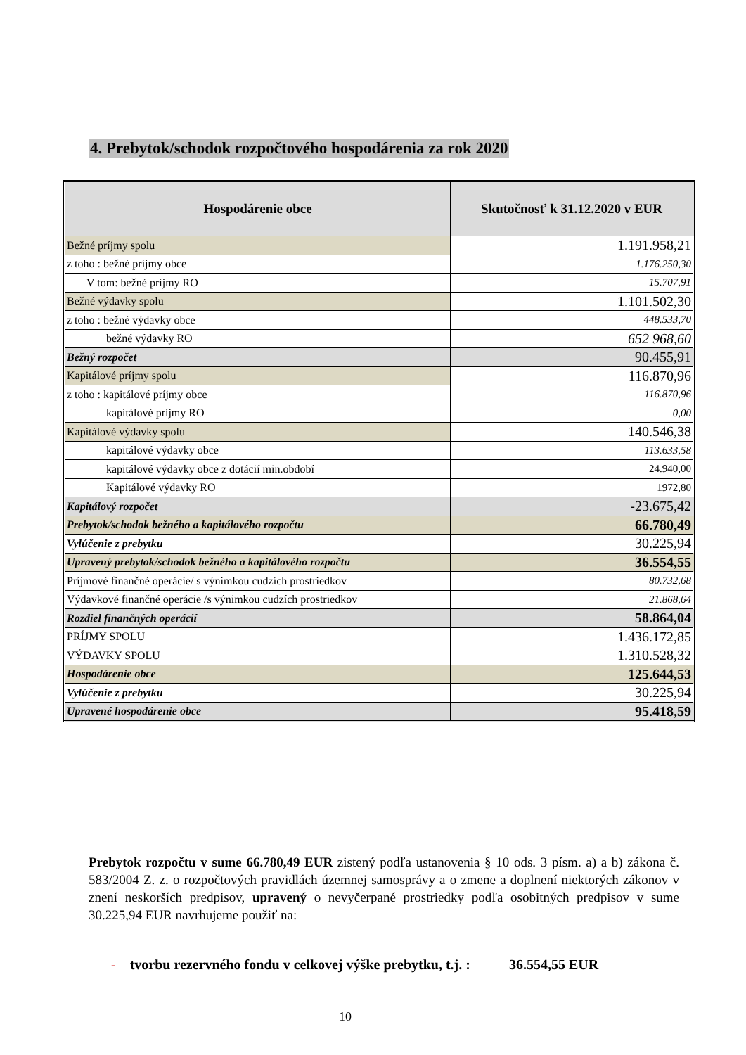4. Prebytok/schodok rozpočtového hospodárenia za rok 2020
| Hospodárenie obce | Skutočnosť k 31.12.2020 v EUR |
| --- | --- |
| Bežné príjmy spolu | 1.191.958,21 |
| z toho : bežné príjmy obce | 1.176.250,30 |
| V tom: bežné príjmy RO | 15.707,91 |
| Bežné výdavky spolu | 1.101.502,30 |
| z toho : bežné výdavky obce | 448.533,70 |
| bežné výdavky RO | 652 968,60 |
| Bežný rozpočet | 90.455,91 |
| Kapitálové príjmy spolu | 116.870,96 |
| z toho : kapitálové príjmy obce | 116.870,96 |
| kapitálové príjmy RO | 0,00 |
| Kapitálové výdavky spolu | 140.546,38 |
| kapitálové výdavky obce | 113.633,58 |
| kapitálové výdavky obce z dotácií min.období | 24.940,00 |
| Kapitálové výdavky RO | 1972,80 |
| Kapitálový rozpočet | -23.675,42 |
| Prebytok/schodok bežného a kapitálového rozpočtu | 66.780,49 |
| Vylúčenie z prebytku | 30.225,94 |
| Upravený prebytok/schodok bežného a kapitálového rozpočtu | 36.554,55 |
| Príjmové finančné operácie/ s výnimkou cudzích prostriedkov | 80.732,68 |
| Výdavkové finančné operácie /s výnimkou cudzích prostriedkov | 21.868,64 |
| Rozdiel finančných operácií | 58.864,04 |
| PRÍJMY SPOLU | 1.436.172,85 |
| VÝDAVKY SPOLU | 1.310.528,32 |
| Hospodárenie obce | 125.644,53 |
| Vylúčenie z prebytku | 30.225,94 |
| Upravené hospodárenie obce | 95.418,59 |
Prebytok rozpočtu v sume 66.780,49 EUR zistený podľa ustanovenia § 10 ods. 3 písm. a) a b) zákona č. 583/2004 Z. z. o rozpočtových pravidlách územnej samosprávy a o zmene a doplnení niektorých zákonov v znení neskorších predpisov, upravený o nevyčerpané prostriedky podľa osobitných predpisov v sume 30.225,94 EUR navrhujeme použiť na:
- tvorbu rezervného fondu v celkovej výške prebytku, t.j. : 36.554,55 EUR
10